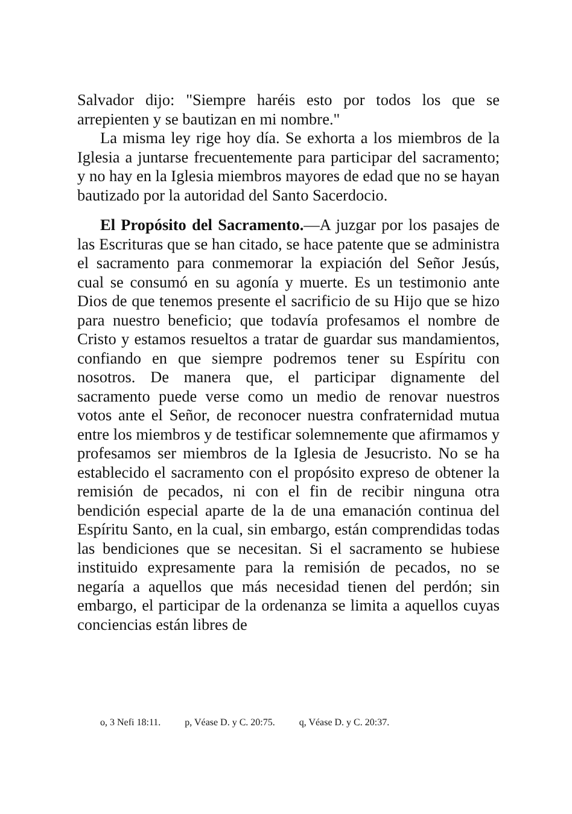Salvador dijo: "Siempre haréis esto por todos los que se arrepienten y se bautizan en mi nombre."
La misma ley rige hoy día. Se exhorta a los miembros de la Iglesia a juntarse frecuentemente para participar del sacramento; y no hay en la Iglesia miembros mayores de edad que no se hayan bautizado por la autoridad del Santo Sacerdocio.
El Propósito del Sacramento.—A juzgar por los pasajes de las Escrituras que se han citado, se hace patente que se administra el sacramento para conmemorar la expiación del Señor Jesús, cual se consumó en su agonía y muerte. Es un testimonio ante Dios de que tenemos presente el sacrificio de su Hijo que se hizo para nuestro beneficio; que todavía profesamos el nombre de Cristo y estamos resueltos a tratar de guardar sus mandamientos, confiando en que siempre podremos tener su Espíritu con nosotros. De manera que, el participar dignamente del sacramento puede verse como un medio de renovar nuestros votos ante el Señor, de reconocer nuestra confraternidad mutua entre los miembros y de testificar solemnemente que afirmamos y profesamos ser miembros de la Iglesia de Jesucristo. No se ha establecido el sacramento con el propósito expreso de obtener la remisión de pecados, ni con el fin de recibir ninguna otra bendición especial aparte de la de una emanación continua del Espíritu Santo, en la cual, sin embargo, están comprendidas todas las bendiciones que se necesitan. Si el sacramento se hubiese instituido expresamente para la remisión de pecados, no se negaría a aquellos que más necesidad tienen del perdón; sin embargo, el participar de la ordenanza se limita a aquellos cuyas conciencias están libres de
o, 3 Nefi 18:11. p, Véase D. y C. 20:75. q, Véase D. y C. 20:37.